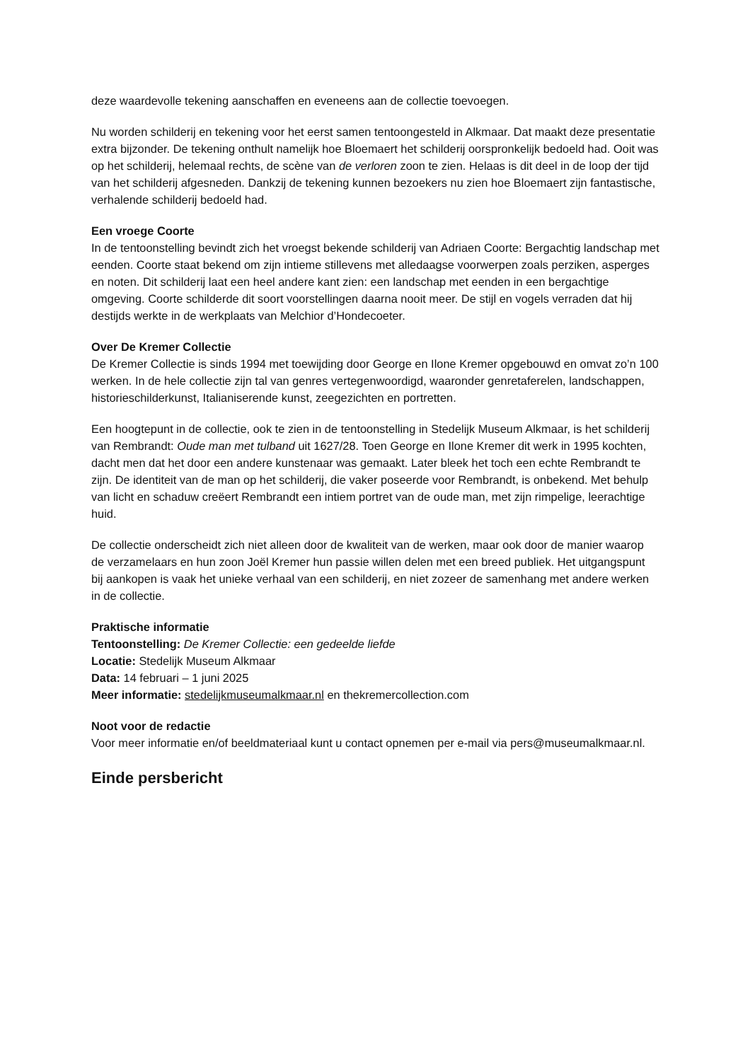deze waardevolle tekening aanschaffen en eveneens aan de collectie toevoegen.
Nu worden schilderij en tekening voor het eerst samen tentoongesteld in Alkmaar. Dat maakt deze presentatie extra bijzonder. De tekening onthult namelijk hoe Bloemaert het schilderij oorspronkelijk bedoeld had. Ooit was op het schilderij, helemaal rechts, de scène van de verloren zoon te zien. Helaas is dit deel in de loop der tijd van het schilderij afgesneden. Dankzij de tekening kunnen bezoekers nu zien hoe Bloemaert zijn fantastische, verhalende schilderij bedoeld had.
Een vroege Coorte
In de tentoonstelling bevindt zich het vroegst bekende schilderij van Adriaen Coorte: Bergachtig landschap met eenden. Coorte staat bekend om zijn intieme stillevens met alledaagse voorwerpen zoals perziken, asperges en noten. Dit schilderij laat een heel andere kant zien: een landschap met eenden in een bergachtige omgeving. Coorte schilderde dit soort voorstellingen daarna nooit meer. De stijl en vogels verraden dat hij destijds werkte in de werkplaats van Melchior d’Hondecoeter.
Over De Kremer Collectie
De Kremer Collectie is sinds 1994 met toewijding door George en Ilone Kremer opgebouwd en omvat zo’n 100 werken. In de hele collectie zijn tal van genres vertegenwoordigd, waaronder genretaferelen, landschappen, historieschilderkunst, Italianiserende kunst, zeegezichten en portretten.
Een hoogtepunt in de collectie, ook te zien in de tentoonstelling in Stedelijk Museum Alkmaar, is het schilderij van Rembrandt: Oude man met tulband uit 1627/28. Toen George en Ilone Kremer dit werk in 1995 kochten, dacht men dat het door een andere kunstenaar was gemaakt. Later bleek het toch een echte Rembrandt te zijn. De identiteit van de man op het schilderij, die vaker poseerde voor Rembrandt, is onbekend. Met behulp van licht en schaduw creëert Rembrandt een intiem portret van de oude man, met zijn rimpelige, leerachtige huid.
De collectie onderscheidt zich niet alleen door de kwaliteit van de werken, maar ook door de manier waarop de verzamelaars en hun zoon Joël Kremer hun passie willen delen met een breed publiek. Het uitgangspunt bij aankopen is vaak het unieke verhaal van een schilderij, en niet zozeer de samenhang met andere werken in de collectie.
Praktische informatie
Tentoonstelling: De Kremer Collectie: een gedeelde liefde
Locatie: Stedelijk Museum Alkmaar
Data: 14 februari – 1 juni 2025
Meer informatie: stedelijkmuseumalkmaar.nl en thekremercollection.com
Noot voor de redactie
Voor meer informatie en/of beeldmateriaal kunt u contact opnemen per e-mail via pers@museumalkmaar.nl.
Einde persbericht